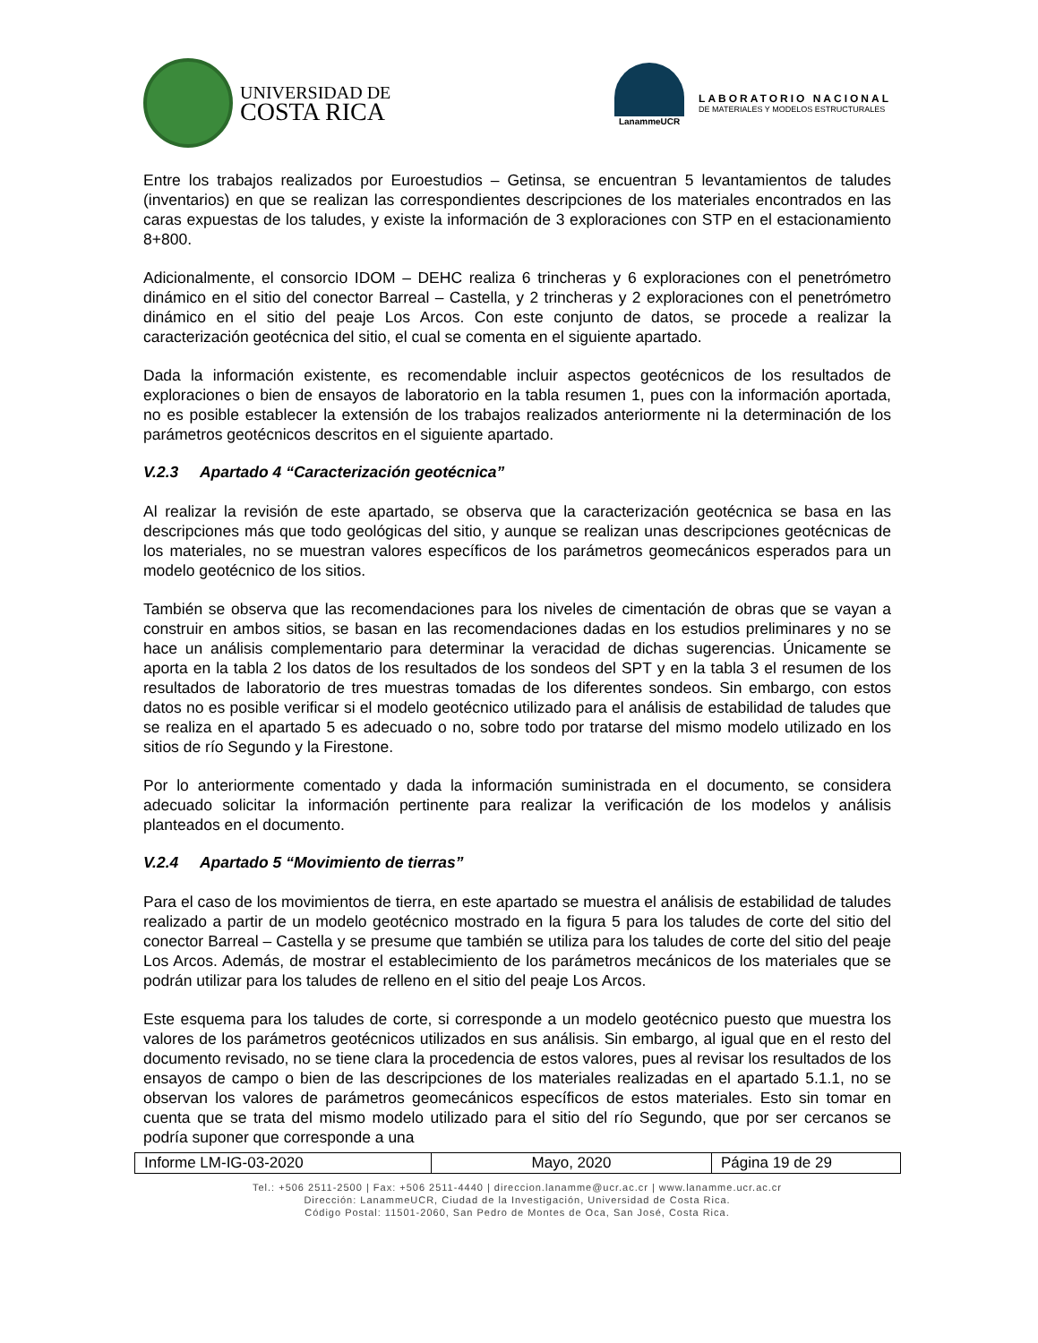UNIVERSIDAD DE
COSTA RICA
LanammeUCR
LABORATORIO NACIONAL
DE MATERIALES Y MODELOS ESTRUCTURALES
Entre los trabajos realizados por Euroestudios – Getinsa, se encuentran 5 levantamientos de taludes (inventarios) en que se realizan las correspondientes descripciones de los materiales encontrados en las caras expuestas de los taludes, y existe la información de 3 exploraciones con STP en el estacionamiento 8+800.
Adicionalmente, el consorcio IDOM – DEHC realiza 6 trincheras y 6 exploraciones con el penetrómetro dinámico en el sitio del conector Barreal – Castella, y 2 trincheras y 2 exploraciones con el penetrómetro dinámico en el sitio del peaje Los Arcos. Con este conjunto de datos, se procede a realizar la caracterización geotécnica del sitio, el cual se comenta en el siguiente apartado.
Dada la información existente, es recomendable incluir aspectos geotécnicos de los resultados de exploraciones o bien de ensayos de laboratorio en la tabla resumen 1, pues con la información aportada, no es posible establecer la extensión de los trabajos realizados anteriormente ni la determinación de los parámetros geotécnicos descritos en el siguiente apartado.
V.2.3 Apartado 4 “Caracterización geotécnica”
Al realizar la revisión de este apartado, se observa que la caracterización geotécnica se basa en las descripciones más que todo geológicas del sitio, y aunque se realizan unas descripciones geotécnicas de los materiales, no se muestran valores específicos de los parámetros geomecánicos esperados para un modelo geotécnico de los sitios.
También se observa que las recomendaciones para los niveles de cimentación de obras que se vayan a construir en ambos sitios, se basan en las recomendaciones dadas en los estudios preliminares y no se hace un análisis complementario para determinar la veracidad de dichas sugerencias. Únicamente se aporta en la tabla 2 los datos de los resultados de los sondeos del SPT y en la tabla 3 el resumen de los resultados de laboratorio de tres muestras tomadas de los diferentes sondeos. Sin embargo, con estos datos no es posible verificar si el modelo geotécnico utilizado para el análisis de estabilidad de taludes que se realiza en el apartado 5 es adecuado o no, sobre todo por tratarse del mismo modelo utilizado en los sitios de río Segundo y la Firestone.
Por lo anteriormente comentado y dada la información suministrada en el documento, se considera adecuado solicitar la información pertinente para realizar la verificación de los modelos y análisis planteados en el documento.
V.2.4 Apartado 5 “Movimiento de tierras”
Para el caso de los movimientos de tierra, en este apartado se muestra el análisis de estabilidad de taludes realizado a partir de un modelo geotécnico mostrado en la figura 5 para los taludes de corte del sitio del conector Barreal – Castella y se presume que también se utiliza para los taludes de corte del sitio del peaje Los Arcos. Además, de mostrar el establecimiento de los parámetros mecánicos de los materiales que se podrán utilizar para los taludes de relleno en el sitio del peaje Los Arcos.
Este esquema para los taludes de corte, si corresponde a un modelo geotécnico puesto que muestra los valores de los parámetros geotécnicos utilizados en sus análisis. Sin embargo, al igual que en el resto del documento revisado, no se tiene clara la procedencia de estos valores, pues al revisar los resultados de los ensayos de campo o bien de las descripciones de los materiales realizadas en el apartado 5.1.1, no se observan los valores de parámetros geomecánicos específicos de estos materiales. Esto sin tomar en cuenta que se trata del mismo modelo utilizado para el sitio del río Segundo, que por ser cercanos se podría suponer que corresponde a una
| Informe LM-IG-03-2020 | Mayo, 2020 | Página 19 de 29 |
Tel.: +506 2511-2500 | Fax: +506 2511-4440 | direccion.lanamme@ucr.ac.cr | www.lanamme.ucr.ac.cr
Dirección: LanammeUCR, Ciudad de la Investigación, Universidad de Costa Rica.
Código Postal: 11501-2060, San Pedro de Montes de Oca, San José, Costa Rica.